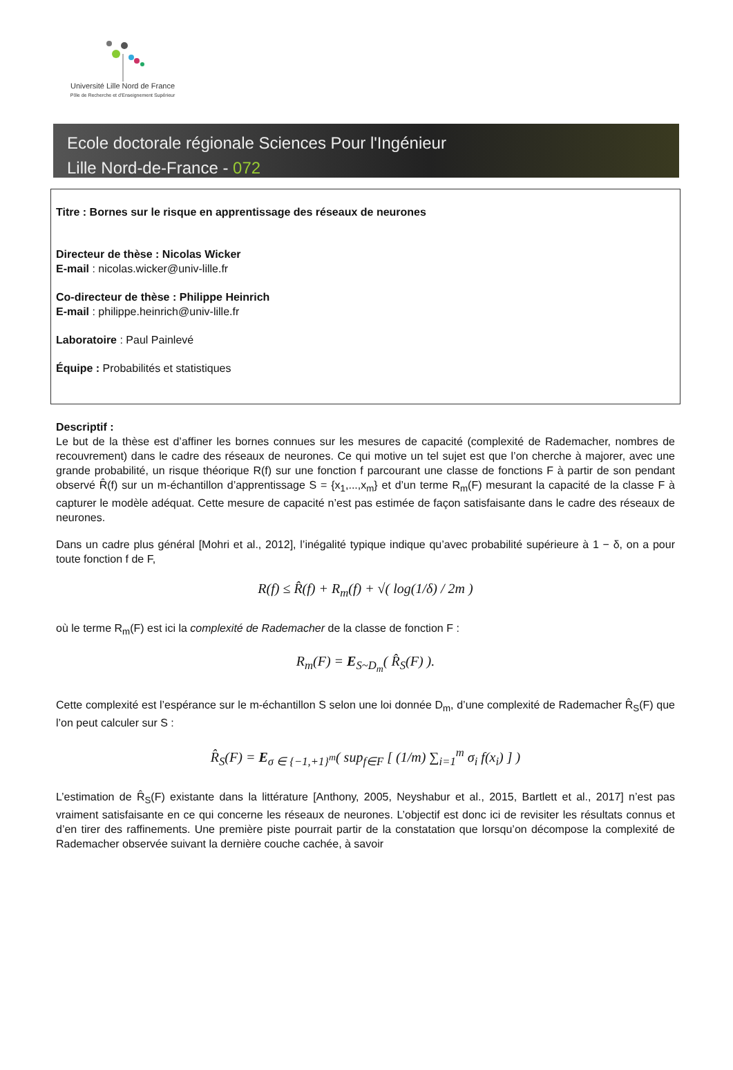Université Lille Nord de France
Pôle de Recherche et d'Enseignement Supérieur
Ecole doctorale régionale Sciences Pour l'Ingénieur
Lille Nord-de-France - 072
Titre : Bornes sur le risque en apprentissage des réseaux de neurones
Directeur de thèse : Nicolas Wicker
E-mail : nicolas.wicker@univ-lille.fr
Co-directeur de thèse : Philippe Heinrich
E-mail : philippe.heinrich@univ-lille.fr
Laboratoire : Paul Painlevé
Équipe : Probabilités et statistiques
Descriptif :
Le but de la thèse est d’affiner les bornes connues sur les mesures de capacité (complexité de Rademacher, nombres de recouvrement) dans le cadre des réseaux de neurones. Ce qui motive un tel sujet est que l’on cherche à majorer, avec une grande probabilité, un risque théorique R(f) sur une fonction f parcourant une classe de fonctions F à partir de son pendant observé R̂(f) sur un m-échantillon d’apprentissage S = {x<sub>1</sub>,...,x<sub>m</sub>} et d’un terme R<sub>m</sub>(F) mesurant la capacité de la classe F à capturer le modèle adéquat. Cette mesure de capacité n’est pas estimée de façon satisfaisante dans le cadre des réseaux de neurones.
Dans un cadre plus général [Mohri et al., 2012], l’inégalité typique indique qu’avec probabilité supérieure à 1 − δ, on a pour toute fonction f de F,
R(f) ≤ R̂(f) + R<sub>m</sub>(f) + √( log(1/δ) / 2m )
où le terme R<sub>m</sub>(F) est ici la complexité de Rademacher de la classe de fonction F :
R<sub>m</sub>(F) = E<sub>S~D<sub>m</sub></sub>( R̂<sub>S</sub>(F) ).
Cette complexité est l’espérance sur le m-échantillon S selon une loi donnée D<sub>m</sub>, d’une complexité de Rademacher R̂<sub>S</sub>(F) que l’on peut calculer sur S :
R̂<sub>S</sub>(F) = E<sub>σ ∈ {−1,+1}<sup>m</sup></sub>( sup<sub>f∈F</sub> [ (1/m) ∑<sub>i=1</sub><sup>m</sup> σ<sub>i</sub> f(x<sub>i</sub>) ] )
L’estimation de R̂<sub>S</sub>(F) existante dans la littérature [Anthony, 2005, Neyshabur et al., 2015, Bartlett et al., 2017] n’est pas vraiment satisfaisante en ce qui concerne les réseaux de neurones. L’objectif est donc ici de revisiter les résultats connus et d’en tirer des raffinements. Une première piste pourrait partir de la constatation que lorsqu’on décompose la complexité de Rademacher observée suivant la dernière couche cachée, à savoir